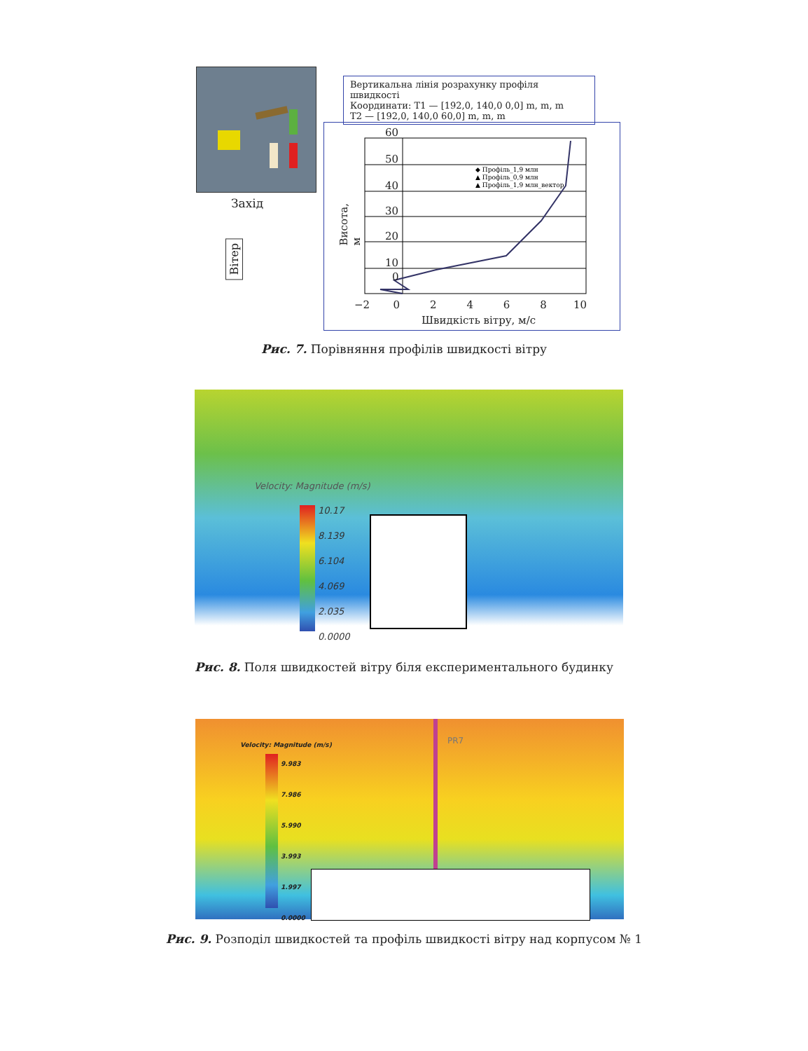Захід
Вітер
Вертикальна лінія розрахунку профіля швидкості
Координати: T1 — [192,0, 140,0 0,0] m, m, m
T2 — [192,0, 140,0 60,0] m, m, m
◆ Профіль_1,9 млн
▲ Профіль_0,9 млн
▲ Профіль_1,9 млн_вектор
60
50
40
30
20
10
0
Висота, м
−2 0 2 4 6 8 10
Швидкість вітру, м/с
Рис. 7. Порівняння профілів швидкості вітру
Velocity: Magnitude (m/s)
10.17
8.139
6.104
4.069
2.035
0.0000
Рис. 8. Поля швидкостей вітру біля експериментального будинку
PR7
Velocity: Magnitude (m/s)
9.983
7.986
5.990
3.993
1.997
0.0000
Рис. 9. Розподіл швидкостей та профіль швидкості вітру над корпусом № 1